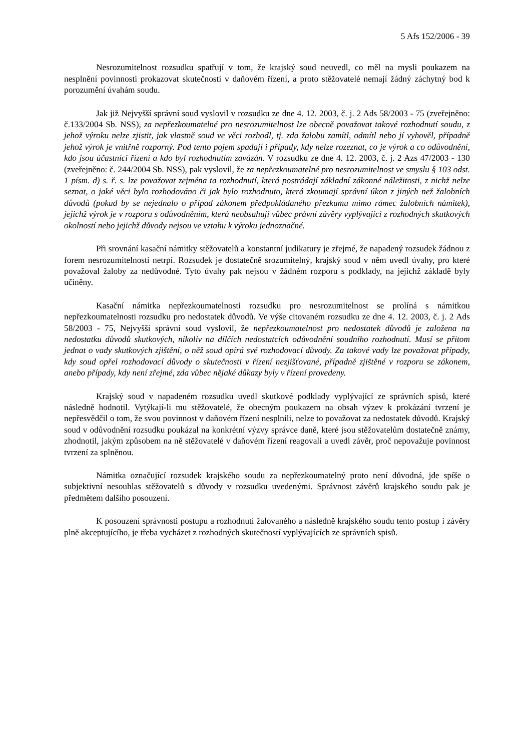5 Afs 152/2006 - 39
Nesrozumitelnost rozsudku spatřují v tom, že krajský soud neuvedl, co měl na mysli poukazem na nesplnění povinnosti prokazovat skutečnosti v daňovém řízení, a proto stěžovatelé nemají žádný záchytný bod k porozumění úvahám soudu.
Jak již Nejvyšší správní soud vyslovil v rozsudku ze dne 4. 12. 2003, č. j. 2 Ads 58/2003 - 75 (zveřejněno: č.133/2004 Sb. NSS), za nepřezkoumatelné pro nesrozumitelnost lze obecně považovat takové rozhodnutí soudu, z jehož výroku nelze zjistit, jak vlastně soud ve věci rozhodl, tj. zda žalobu zamítl, odmítl nebo jí vyhověl, případně jehož výrok je vnitřně rozporný. Pod tento pojem spadají i případy, kdy nelze rozeznat, co je výrok a co odůvodnění, kdo jsou účastníci řízení a kdo byl rozhodnutím zavázán. V rozsudku ze dne 4. 12. 2003, č. j. 2 Azs 47/2003 - 130 (zveřejněno: č. 244/2004 Sb. NSS), pak vyslovil, že za nepřezkoumatelné pro nesrozumitelnost ve smyslu § 103 odst. 1 písm. d) s. ř. s. lze považovat zejména ta rozhodnutí, která postrádají základní zákonné náležitosti, z nichž nelze seznat, o jaké věci bylo rozhodováno či jak bylo rozhodnuto, která zkoumají správní úkon z jiných než žalobních důvodů (pokud by se nejednalo o případ zákonem předpokládaného přezkumu mimo rámec žalobních námitek), jejichž výrok je v rozporu s odůvodněním, která neobsahují vůbec právní závěry vyplývající z rozhodných skutkových okolností nebo jejichž důvody nejsou ve vztahu k výroku jednoznačné.
Při srovnání kasační námitky stěžovatelů a konstantní judikatury je zřejmé, že napadený rozsudek žádnou z forem nesrozumitelnosti netrpí. Rozsudek je dostatečně srozumitelný, krajský soud v něm uvedl úvahy, pro které považoval žaloby za nedůvodné. Tyto úvahy pak nejsou v žádném rozporu s podklady, na jejichž základě byly učiněny.
Kasační námitka nepřezkoumatelnosti rozsudku pro nesrozumitelnost se prolíná s námitkou nepřezkoumatelnosti rozsudku pro nedostatek důvodů. Ve výše citovaném rozsudku ze dne 4. 12. 2003, č. j. 2 Ads 58/2003 - 75, Nejvyšší správní soud vyslovil, že nepřezkoumatelnost pro nedostatek důvodů je založena na nedostatku důvodů skutkových, nikoliv na dílčích nedostatcích odůvodnění soudního rozhodnutí. Musí se přitom jednat o vady skutkových zjištění, o něž soud opírá své rozhodovací důvody. Za takové vady lze považovat případy, kdy soud opřel rozhodovací důvody o skutečnosti v řízení nezjišťované, případně zjištěné v rozporu se zákonem, anebo případy, kdy není zřejmé, zda vůbec nějaké důkazy byly v řízení provedeny.
Krajský soud v napadeném rozsudku uvedl skutkové podklady vyplývající ze správních spisů, které následně hodnotil. Vytýkají-li mu stěžovatelé, že obecným poukazem na obsah výzev k prokázání tvrzení je nepřesvědčil o tom, že svou povinnost v daňovém řízení nesplnili, nelze to považovat za nedostatek důvodů. Krajský soud v odůvodnění rozsudku poukázal na konkrétní výzvy správce daně, které jsou stěžovatelům dostatečně známy, zhodnotil, jakým způsobem na ně stěžovatelé v daňovém řízení reagovali a uvedl závěr, proč nepovažuje povinnost tvrzení za splněnou.
Námitka označující rozsudek krajského soudu za nepřezkoumatelný proto není důvodná, jde spíše o subjektivní nesouhlas stěžovatelů s důvody v rozsudku uvedenými. Správnost závěrů krajského soudu pak je předmětem dalšího posouzení.
K posouzení správnosti postupu a rozhodnutí žalovaného a následně krajského soudu tento postup i závěry plně akceptujícího, je třeba vycházet z rozhodných skutečností vyplývajících ze správních spisů.